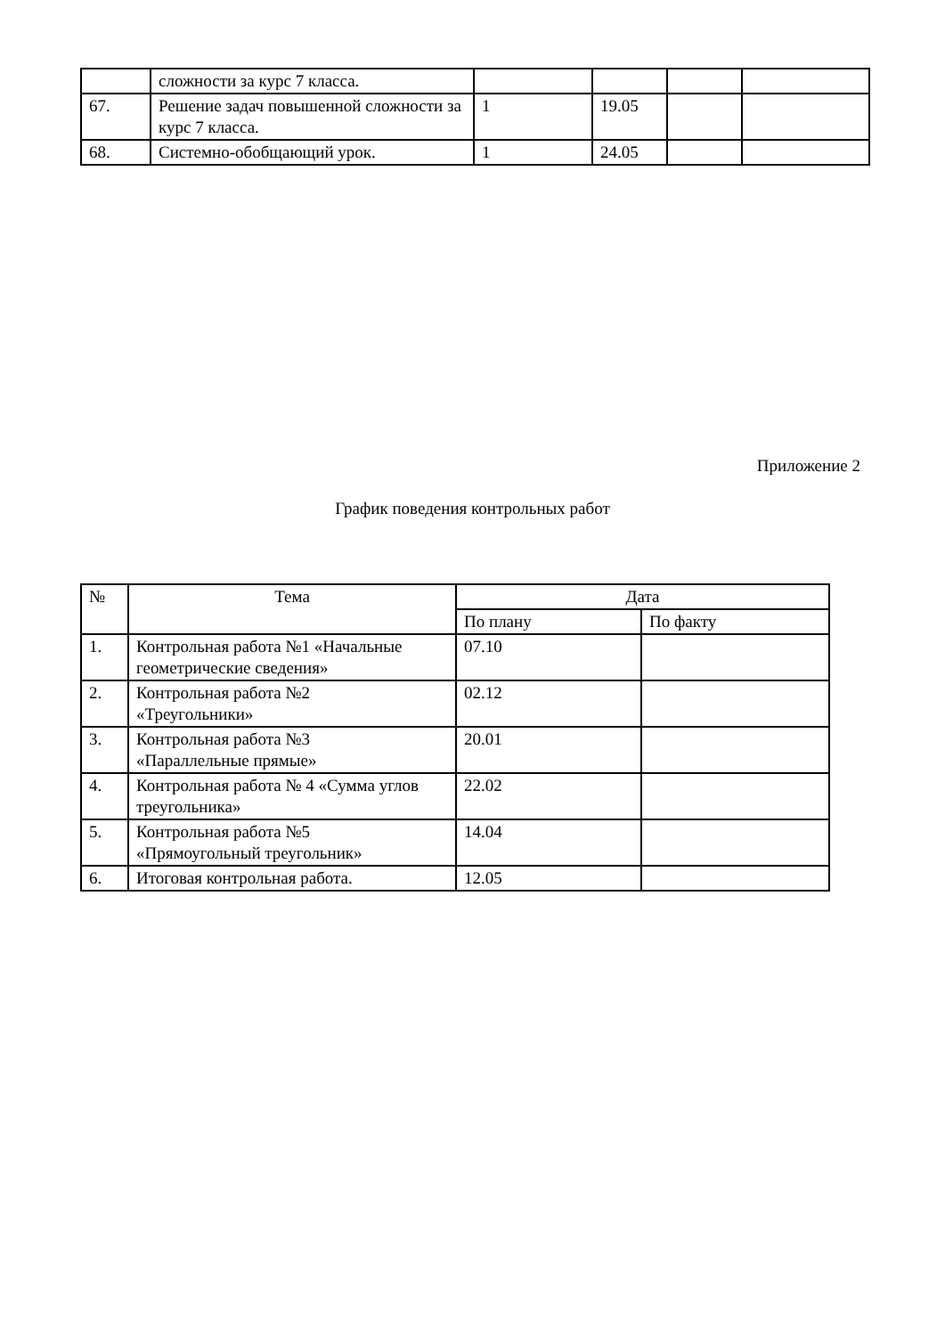| | сложности за курс 7 класса. | | | | |
| 67. | Решение задач повышенной сложности за курс 7 класса. | 1 | 19.05 | | |
| 68. | Системно-обобщающий урок. | 1 | 24.05 | | |
Приложение 2
График поведения контрольных работ
| № | Тема | Дата | |
| --- | --- | --- | --- |
| | | По плану | По факту |
| 1. | Контрольная работа №1 «Начальные геометрические сведения» | 07.10 | |
| 2. | Контрольная работа №2 «Треугольники» | 02.12 | |
| 3. | Контрольная работа №3 «Параллельные прямые» | 20.01 | |
| 4. | Контрольная работа № 4 «Сумма углов треугольника» | 22.02 | |
| 5. | Контрольная работа №5 «Прямоугольный треугольник» | 14.04 | |
| 6. | Итоговая контрольная работа. | 12.05 | |